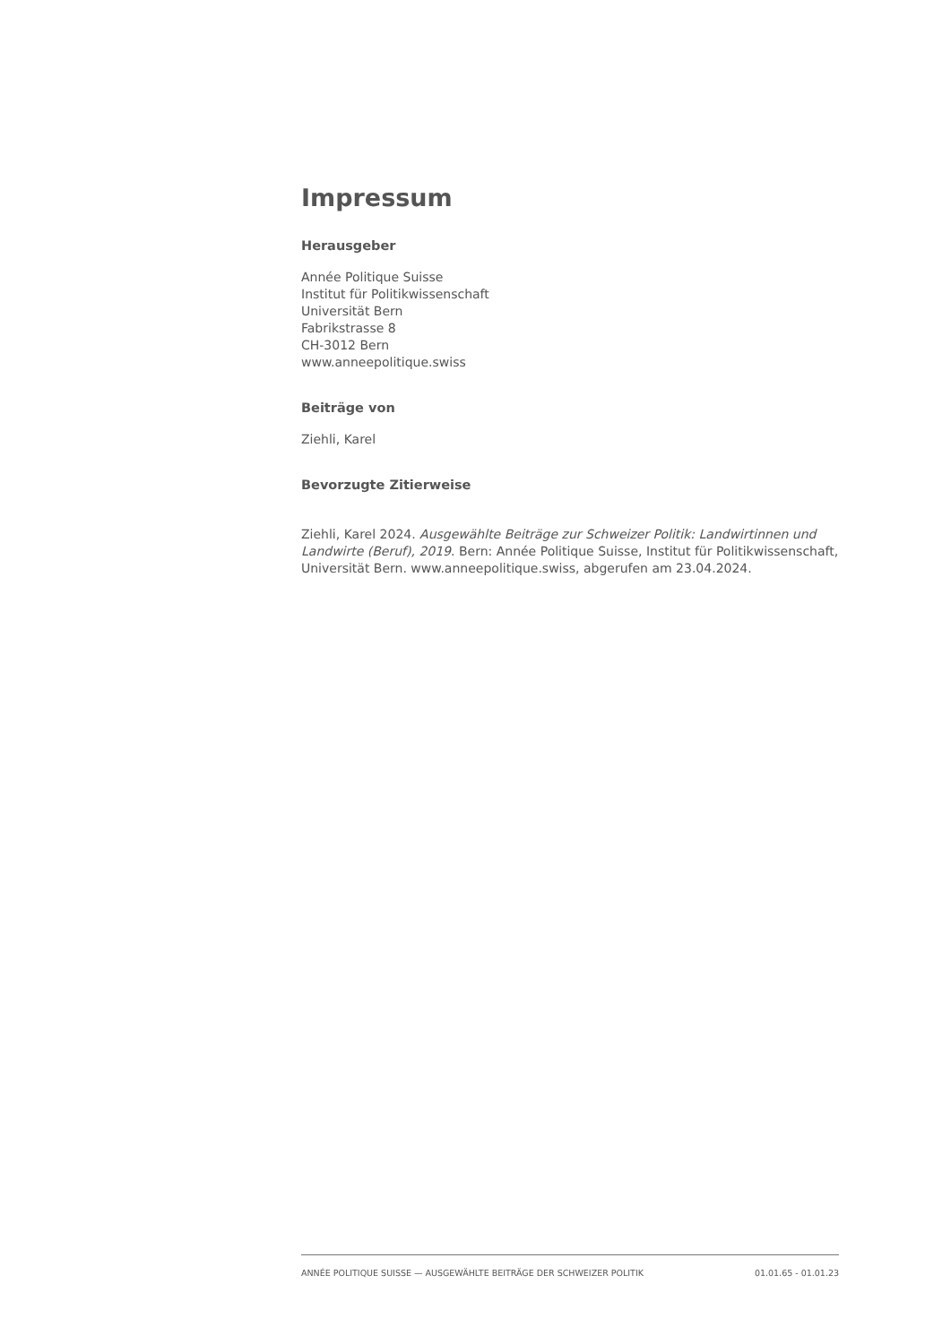Impressum
Herausgeber
Année Politique Suisse
Institut für Politikwissenschaft
Universität Bern
Fabrikstrasse 8
CH-3012 Bern
www.anneepolitique.swiss
Beiträge von
Ziehli, Karel
Bevorzugte Zitierweise
Ziehli, Karel 2024. Ausgewählte Beiträge zur Schweizer Politik: Landwirtinnen und Landwirte (Beruf), 2019. Bern: Année Politique Suisse, Institut für Politikwissenschaft, Universität Bern. www.anneepolitique.swiss, abgerufen am 23.04.2024.
ANNÉE POLITIQUE SUISSE — AUSGEWÄHLTE BEITRÄGE DER SCHWEIZER POLITIK 01.01.65 - 01.01.23